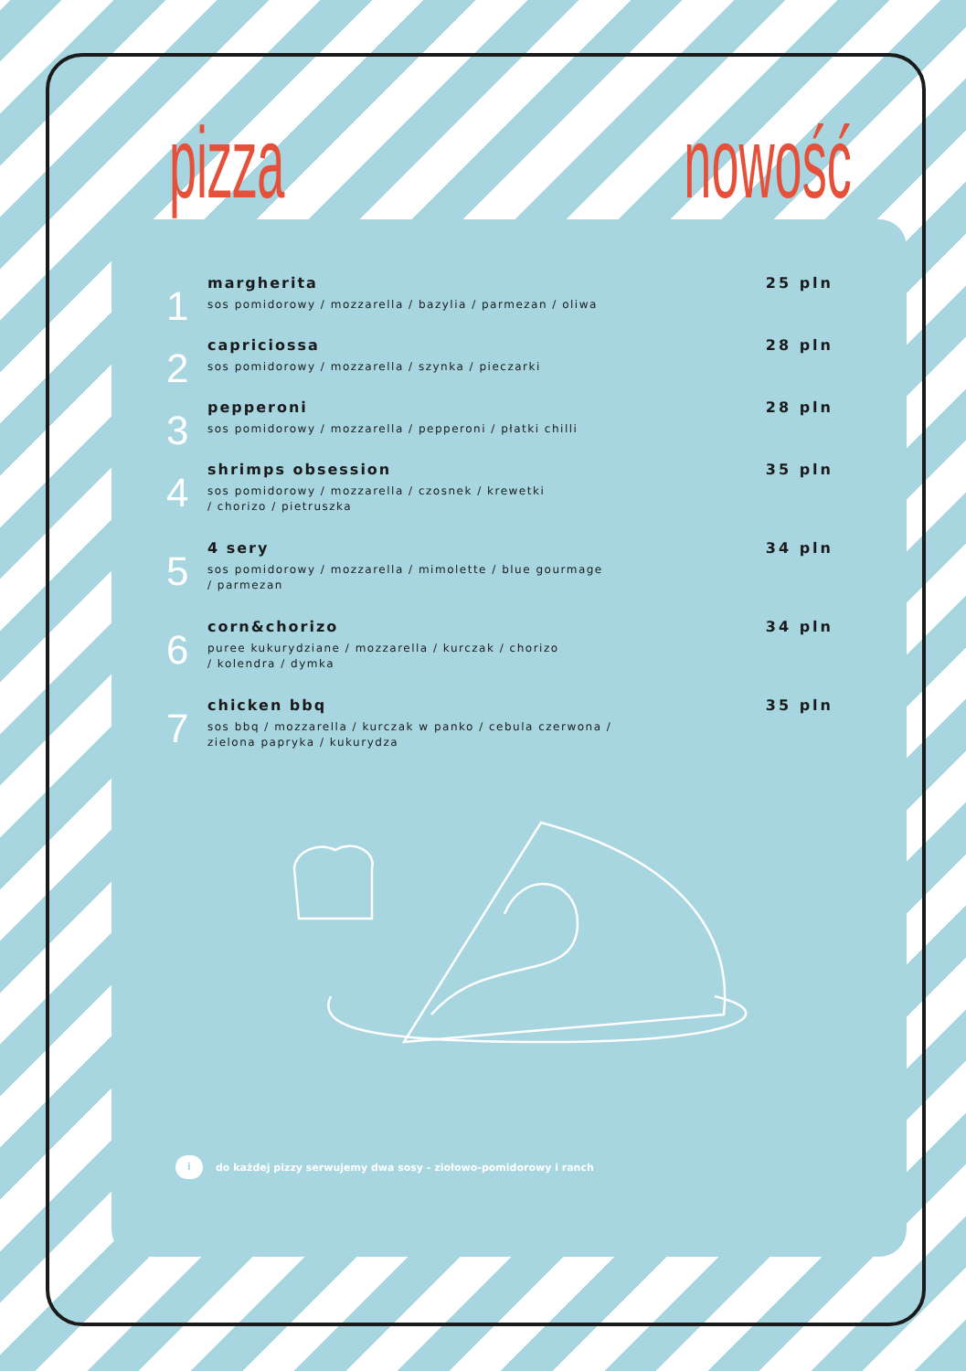pizza nowość
1
margherita
sos pomidorowy / mozzarella / bazylia / parmezan / oliwa
25 pln
2
capriciossa
sos pomidorowy / mozzarella / szynka / pieczarki
28 pln
3
pepperoni
sos pomidorowy / mozzarella / pepperoni / płatki chilli
28 pln
4
shrimps obsession
sos pomidorowy / mozzarella / czosnek / krewetki
/ chorizo / pietruszka
35 pln
5
4 sery
sos pomidorowy / mozzarella / mimolette / blue gourmage
/ parmezan
34 pln
6
corn&chorizo
puree kukurydziane / mozzarella / kurczak / chorizo
/ kolendra / dymka
34 pln
7
chicken bbq
sos bbq / mozzarella / kurczak w panko / cebula czerwona /
zielona papryka / kukurydza
35 pln
i do każdej pizzy serwujemy dwa sosy - ziołowo-pomidorowy i ranch